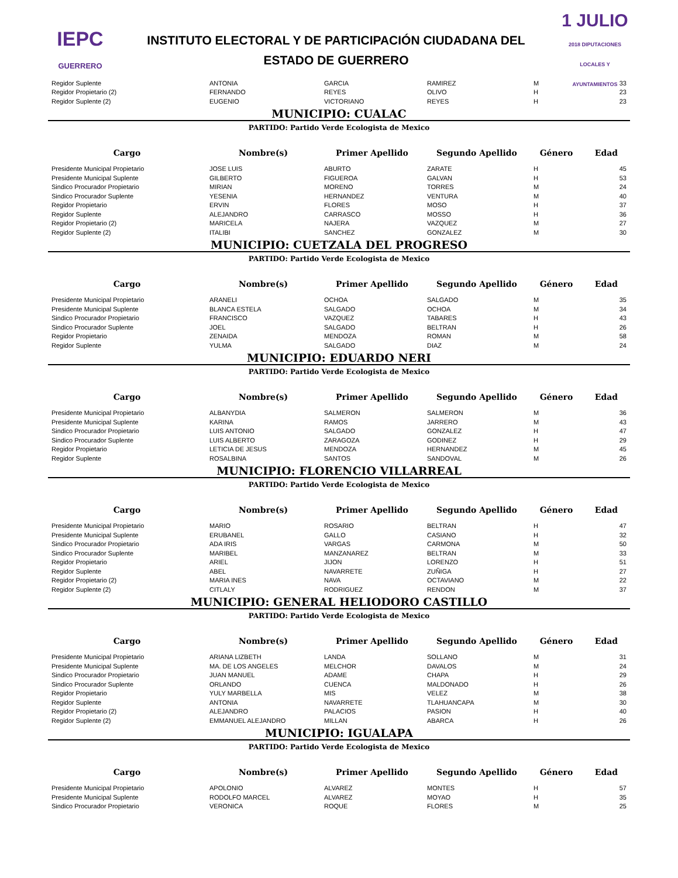IEPC
GUERRERO
INSTITUTO ELECTORAL Y DE PARTICIPACIÓN CIUDADANA DEL
ESTADO DE GUERRERO
1 JULIO
2018 DIPUTACIONES LOCALES Y AYUNTAMIENTOS
| Regidor Suplente | ANTONIA | GARCIA | RAMIREZ | M | 33 |
| Regidor Propietario (2) | FERNANDO | REYES | OLIVO | H | 23 |
| Regidor Suplente (2) | EUGENIO | VICTORIANO | REYES | H | 23 |
MUNICIPIO: CUALAC
PARTIDO: Partido Verde Ecologista de Mexico
| Cargo | Nombre(s) | Primer Apellido | Segundo Apellido | Género | Edad |
| --- | --- | --- | --- | --- | --- |
| Presidente Municipal Propietario | JOSE LUIS | ABURTO | ZARATE | H | 45 |
| Presidente Municipal Suplente | GILBERTO | FIGUEROA | GALVAN | H | 53 |
| Sindico Procurador Propietario | MIRIAN | MORENO | TORRES | M | 24 |
| Sindico Procurador Suplente | YESENIA | HERNANDEZ | VENTURA | M | 40 |
| Regidor Propietario | ERVIN | FLORES | MOSO | H | 37 |
| Regidor Suplente | ALEJANDRO | CARRASCO | MOSSO | H | 36 |
| Regidor Propietario (2) | MARICELA | NAJERA | VAZQUEZ | M | 27 |
| Regidor Suplente (2) | ITALIBI | SANCHEZ | GONZALEZ | M | 30 |
MUNICIPIO: CUETZALA DEL PROGRESO
PARTIDO: Partido Verde Ecologista de Mexico
| Cargo | Nombre(s) | Primer Apellido | Segundo Apellido | Género | Edad |
| --- | --- | --- | --- | --- | --- |
| Presidente Municipal Propietario | ARANELI | OCHOA | SALGADO | M | 35 |
| Presidente Municipal Suplente | BLANCA ESTELA | SALGADO | OCHOA | M | 34 |
| Sindico Procurador Propietario | FRANCISCO | VAZQUEZ | TABARES | H | 43 |
| Sindico Procurador Suplente | JOEL | SALGADO | BELTRAN | H | 26 |
| Regidor Propietario | ZENAIDA | MENDOZA | ROMAN | M | 58 |
| Regidor Suplente | YULMA | SALGADO | DIAZ | M | 24 |
MUNICIPIO: EDUARDO NERI
PARTIDO: Partido Verde Ecologista de Mexico
| Cargo | Nombre(s) | Primer Apellido | Segundo Apellido | Género | Edad |
| --- | --- | --- | --- | --- | --- |
| Presidente Municipal Propietario | ALBANYDIA | SALMERON | SALMERON | M | 36 |
| Presidente Municipal Suplente | KARINA | RAMOS | JARRERO | M | 43 |
| Sindico Procurador Propietario | LUIS ANTONIO | SALGADO | GONZALEZ | H | 47 |
| Sindico Procurador Suplente | LUIS ALBERTO | ZARAGOZA | GODINEZ | H | 29 |
| Regidor Propietario | LETICIA DE JESUS | MENDOZA | HERNANDEZ | M | 45 |
| Regidor Suplente | ROSALBINA | SANTOS | SANDOVAL | M | 26 |
MUNICIPIO: FLORENCIO VILLARREAL
PARTIDO: Partido Verde Ecologista de Mexico
| Cargo | Nombre(s) | Primer Apellido | Segundo Apellido | Género | Edad |
| --- | --- | --- | --- | --- | --- |
| Presidente Municipal Propietario | MARIO | ROSARIO | BELTRAN | H | 47 |
| Presidente Municipal Suplente | ERUBANEL | GALLO | CASIANO | H | 32 |
| Sindico Procurador Propietario | ADA IRIS | VARGAS | CARMONA | M | 50 |
| Sindico Procurador Suplente | MARIBEL | MANZANAREZ | BELTRAN | M | 33 |
| Regidor Propietario | ARIEL | JIJON | LORENZO | H | 51 |
| Regidor Suplente | ABEL | NAVARRETE | ZUÑIGA | H | 27 |
| Regidor Propietario (2) | MARIA INES | NAVA | OCTAVIANO | M | 22 |
| Regidor Suplente (2) | CITLALY | RODRIGUEZ | RENDON | M | 37 |
MUNICIPIO: GENERAL HELIODORO CASTILLO
PARTIDO: Partido Verde Ecologista de Mexico
| Cargo | Nombre(s) | Primer Apellido | Segundo Apellido | Género | Edad |
| --- | --- | --- | --- | --- | --- |
| Presidente Municipal Propietario | ARIANA LIZBETH | LANDA | SOLLANO | M | 31 |
| Presidente Municipal Suplente | MA. DE LOS ANGELES | MELCHOR | DAVALOS | M | 24 |
| Sindico Procurador Propietario | JUAN MANUEL | ADAME | CHAPA | H | 29 |
| Sindico Procurador Suplente | ORLANDO | CUENCA | MALDONADO | H | 26 |
| Regidor Propietario | YULY MARBELLA | MIS | VELEZ | M | 38 |
| Regidor Suplente | ANTONIA | NAVARRETE | TLAHUANCAPA | M | 30 |
| Regidor Propietario (2) | ALEJANDRO | PALACIOS | PASION | H | 40 |
| Regidor Suplente (2) | EMMANUEL ALEJANDRO | MILLAN | ABARCA | H | 26 |
MUNICIPIO: IGUALAPA
PARTIDO: Partido Verde Ecologista de Mexico
| Cargo | Nombre(s) | Primer Apellido | Segundo Apellido | Género | Edad |
| --- | --- | --- | --- | --- | --- |
| Presidente Municipal Propietario | APOLONIO | ALVAREZ | MONTES | H | 57 |
| Presidente Municipal Suplente | RODOLFO MARCEL | ALVAREZ | MOYAO | H | 35 |
| Sindico Procurador Propietario | VERONICA | ROQUE | FLORES | M | 25 |